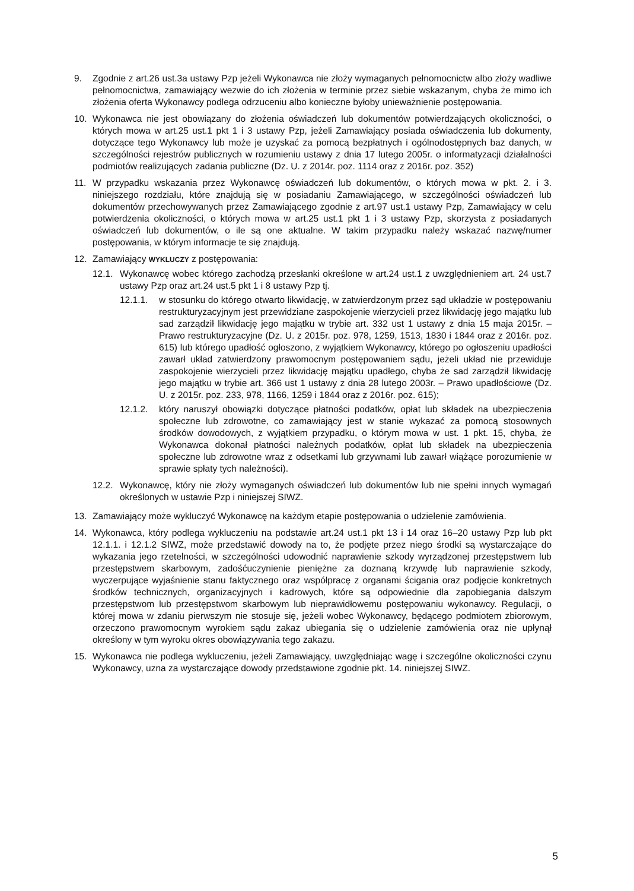9. Zgodnie z art.26 ust.3a ustawy Pzp jeżeli Wykonawca nie złoży wymaganych pełnomocnictw albo złoży wadliwe pełnomocnictwa, zamawiający wezwie do ich złożenia w terminie przez siebie wskazanym, chyba że mimo ich złożenia oferta Wykonawcy podlega odrzuceniu albo konieczne byłoby unieważnienie postępowania.
10. Wykonawca nie jest obowiązany do złożenia oświadczeń lub dokumentów potwierdzających okoliczności, o których mowa w art.25 ust.1 pkt 1 i 3 ustawy Pzp, jeżeli Zamawiający posiada oświadczenia lub dokumenty, dotyczące tego Wykonawcy lub może je uzyskać za pomocą bezpłatnych i ogólnodostępnych baz danych, w szczególności rejestrów publicznych w rozumieniu ustawy z dnia 17 lutego 2005r. o informatyzacji działalności podmiotów realizujących zadania publiczne (Dz. U. z 2014r. poz. 1114 oraz z 2016r. poz. 352)
11. W przypadku wskazania przez Wykonawcę oświadczeń lub dokumentów, o których mowa w pkt. 2. i 3. niniejszego rozdziału, które znajdują się w posiadaniu Zamawiającego, w szczególności oświadczeń lub dokumentów przechowywanych przez Zamawiającego zgodnie z art.97 ust.1 ustawy Pzp, Zamawiający w celu potwierdzenia okoliczności, o których mowa w art.25 ust.1 pkt 1 i 3 ustawy Pzp, skorzysta z posiadanych oświadczeń lub dokumentów, o ile są one aktualne. W takim przypadku należy wskazać nazwę/numer postępowania, w którym informacje te się znajdują.
12. Zamawiający WYKLUCZY z postępowania:
12.1. Wykonawcę wobec którego zachodzą przesłanki określone w art.24 ust.1 z uwzględnieniem art. 24 ust.7 ustawy Pzp oraz art.24 ust.5 pkt 1 i 8 ustawy Pzp tj.
12.1.1. w stosunku do którego otwarto likwidację, w zatwierdzonym przez sąd układzie w postępowaniu restrukturyzacyjnym jest przewidziane zaspokojenie wierzycieli przez likwidację jego majątku lub sad zarządził likwidację jego majątku w trybie art. 332 ust 1 ustawy z dnia 15 maja 2015r. – Prawo restrukturyzacyjne (Dz. U. z 2015r. poz. 978, 1259, 1513, 1830 i 1844 oraz z 2016r. poz. 615) lub którego upadłość ogłoszono, z wyjątkiem Wykonawcy, którego po ogłoszeniu upadłości zawarł układ zatwierdzony prawomocnym postępowaniem sądu, jeżeli układ nie przewiduje zaspokojenie wierzycieli przez likwidację majątku upadłego, chyba że sad zarządził likwidację jego majątku w trybie art. 366 ust 1 ustawy z dnia 28 lutego 2003r. – Prawo upadłościowe (Dz. U. z 2015r. poz. 233, 978, 1166, 1259 i 1844 oraz z 2016r. poz. 615);
12.1.2. który naruszył obowiązki dotyczące płatności podatków, opłat lub składek na ubezpieczenia społeczne lub zdrowotne, co zamawiający jest w stanie wykazać za pomocą stosownych środków dowodowych, z wyjątkiem przypadku, o którym mowa w ust. 1 pkt. 15, chyba, że Wykonawca dokonał płatności należnych podatków, opłat lub składek na ubezpieczenia społeczne lub zdrowotne wraz z odsetkami lub grzywnami lub zawarł wiążące porozumienie w sprawie spłaty tych należności).
12.2. Wykonawcę, który nie złoży wymaganych oświadczeń lub dokumentów lub nie spełni innych wymagań określonych w ustawie Pzp i niniejszej SIWZ.
13. Zamawiający może wykluczyć Wykonawcę na każdym etapie postępowania o udzielenie zamówienia.
14. Wykonawca, który podlega wykluczeniu na podstawie art.24 ust.1 pkt 13 i 14 oraz 16–20 ustawy Pzp lub pkt 12.1.1. i 12.1.2 SIWZ, może przedstawić dowody na to, że podjęte przez niego środki są wystarczające do wykazania jego rzetelności, w szczególności udowodnić naprawienie szkody wyrządzonej przestępstwem lub przestępstwem skarbowym, zadośćuczynienie pieniężne za doznaną krzywdę lub naprawienie szkody, wyczerpujące wyjaśnienie stanu faktycznego oraz współpracę z organami ścigania oraz podjęcie konkretnych środków technicznych, organizacyjnych i kadrowych, które są odpowiednie dla zapobiegania dalszym przestępstwom lub przestępstwom skarbowym lub nieprawidłowemu postępowaniu wykonawcy. Regulacji, o której mowa w zdaniu pierwszym nie stosuje się, jeżeli wobec Wykonawcy, będącego podmiotem zbiorowym, orzeczono prawomocnym wyrokiem sądu zakaz ubiegania się o udzielenie zamówienia oraz nie upłynął określony w tym wyroku okres obowiązywania tego zakazu.
15. Wykonawca nie podlega wykluczeniu, jeżeli Zamawiający, uwzględniając wagę i szczególne okoliczności czynu Wykonawcy, uzna za wystarczające dowody przedstawione zgodnie pkt. 14. niniejszej SIWZ.
5